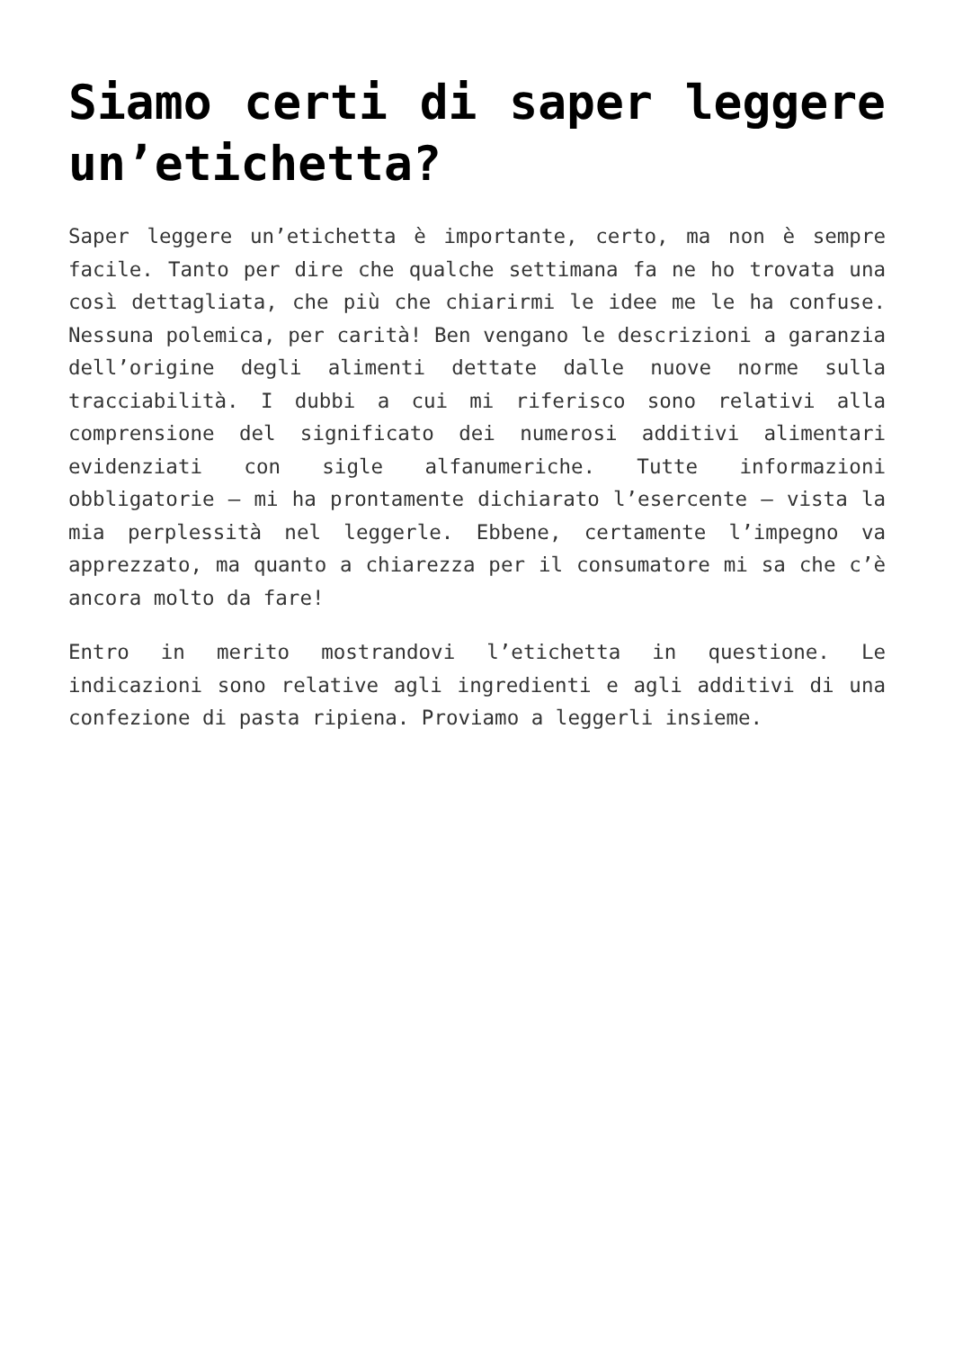Siamo certi di saper leggere un’etichetta?
Saper leggere un’etichetta è importante, certo, ma non è sempre facile. Tanto per dire che qualche settimana fa ne ho trovata una così dettagliata, che più che chiarirmi le idee me le ha confuse. Nessuna polemica, per carità! Ben vengano le descrizioni a garanzia dell’origine degli alimenti dettate dalle nuove norme sulla tracciabilità. I dubbi a cui mi riferisco sono relativi alla comprensione del significato dei numerosi additivi alimentari evidenziati con sigle alfanumeriche. Tutte informazioni obbligatorie – mi ha prontamente dichiarato l’esercente – vista la mia perplessità nel leggerle. Ebbene, certamente l’impegno va apprezzato, ma quanto a chiarezza per il consumatore mi sa che c’è ancora molto da fare!
Entro in merito mostrandovi l’etichetta in questione. Le indicazioni sono relative agli ingredienti e agli additivi di una confezione di pasta ripiena. Proviamo a leggerli insieme.